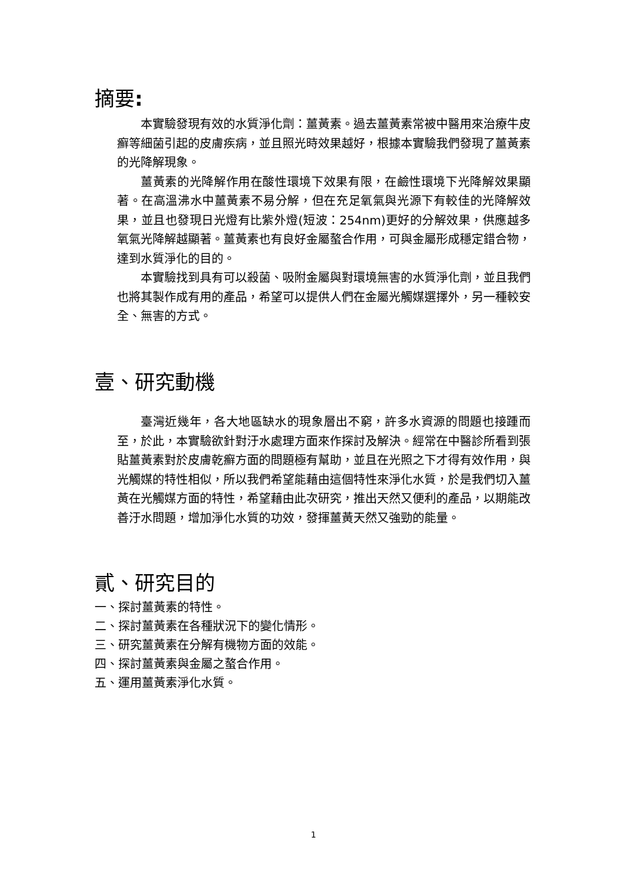摘要:
本實驗發現有效的水質淨化劑：薑黃素。過去薑黃素常被中醫用來治療牛皮癬等細菌引起的皮膚疾病，並且照光時效果越好，根據本實驗我們發現了薑黃素的光降解現象。
薑黃素的光降解作用在酸性環境下效果有限，在鹼性環境下光降解效果顯著。在高溫沸水中薑黃素不易分解，但在充足氧氣與光源下有較佳的光降解效果，並且也發現日光燈有比紫外燈(短波：254nm)更好的分解效果，供應越多氧氣光降解越顯著。薑黃素也有良好金屬螯合作用，可與金屬形成穩定錯合物，達到水質淨化的目的。
本實驗找到具有可以殺菌、吸附金屬與對環境無害的水質淨化劑，並且我們也將其製作成有用的產品，希望可以提供人們在金屬光觸媒選擇外，另一種較安全、無害的方式。
壹、研究動機
臺灣近幾年，各大地區缺水的現象層出不窮，許多水資源的問題也接踵而至，於此，本實驗欲針對汙水處理方面來作探討及解決。經常在中醫診所看到張貼薑黃素對於皮膚乾癬方面的問題極有幫助，並且在光照之下才得有效作用，與光觸媒的特性相似，所以我們希望能藉由這個特性來淨化水質，於是我們切入薑黃在光觸媒方面的特性，希望藉由此次研究，推出天然又便利的產品，以期能改善汙水問題，增加淨化水質的功效，發揮薑黃天然又強勁的能量。
貳、研究目的
一、探討薑黃素的特性。
二、探討薑黃素在各種狀況下的變化情形。
三、研究薑黃素在分解有機物方面的效能。
四、探討薑黃素與金屬之螯合作用。
五、運用薑黃素淨化水質。
1